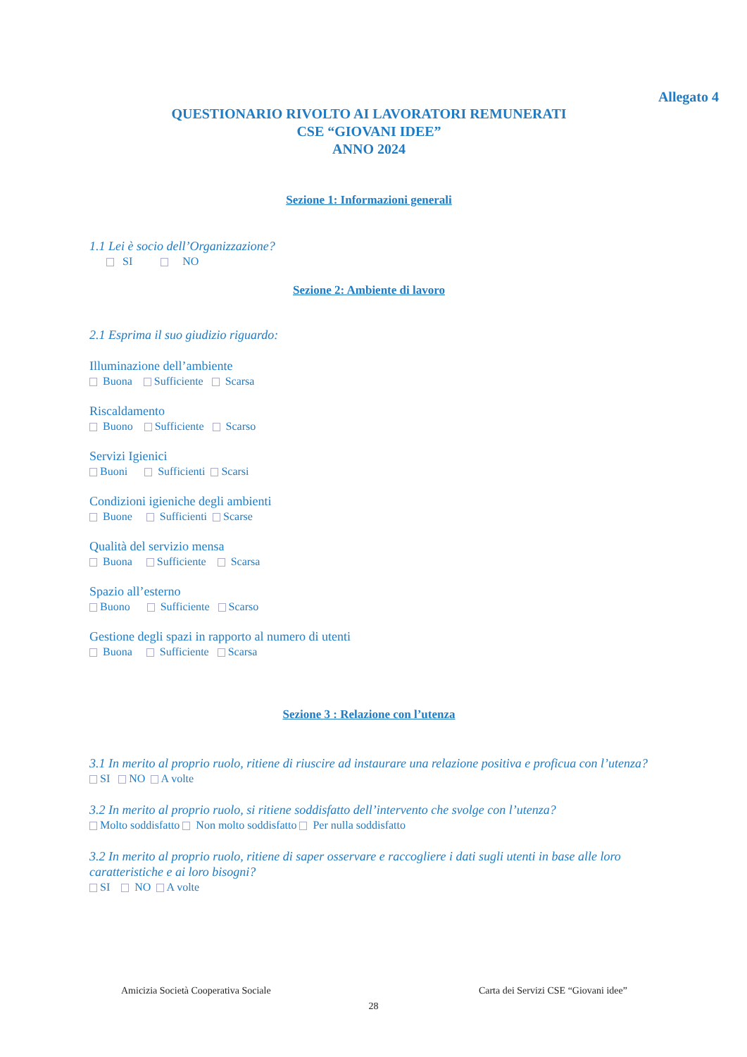Allegato 4
QUESTIONARIO RIVOLTO AI LAVORATORI REMUNERATI
CSE “GIOVANI IDEE”
ANNO 2024
Sezione 1: Informazioni generali
1.1 Lei è socio dell’Organizzazione?
SI NO
Sezione 2: Ambiente di lavoro
2.1 Esprima il suo giudizio riguardo:
Illuminazione dell’ambiente
Buona Sufficiente Scarsa
Riscaldamento
Buono Sufficiente Scarso
Servizi Igienici
Buoni Sufficienti Scarsi
Condizioni igieniche degli ambienti
Buone Sufficienti Scarse
Qualità del servizio mensa
Buona Sufficiente Scarsa
Spazio all’esterno
Buono Sufficiente Scarso
Gestione degli spazi in rapporto al numero di utenti
Buona Sufficiente Scarsa
Sezione 3 : Relazione con l’utenza
3.1 In merito al proprio ruolo, ritiene di riuscire ad instaurare una relazione positiva e proficua con l’utenza?
SI NO A volte
3.2 In merito al proprio ruolo, si ritiene soddisfatto dell’intervento che svolge con l’utenza?
Molto soddisfatto Non molto soddisfatto Per nulla soddisfatto
3.2 In merito al proprio ruolo, ritiene di saper osservare e raccogliere i dati sugli utenti in base alle loro caratteristiche e ai loro bisogni?
SI NO A volte
Amicizia Società Cooperativa Sociale Carta dei Servizi CSE “Giovani idee”
28